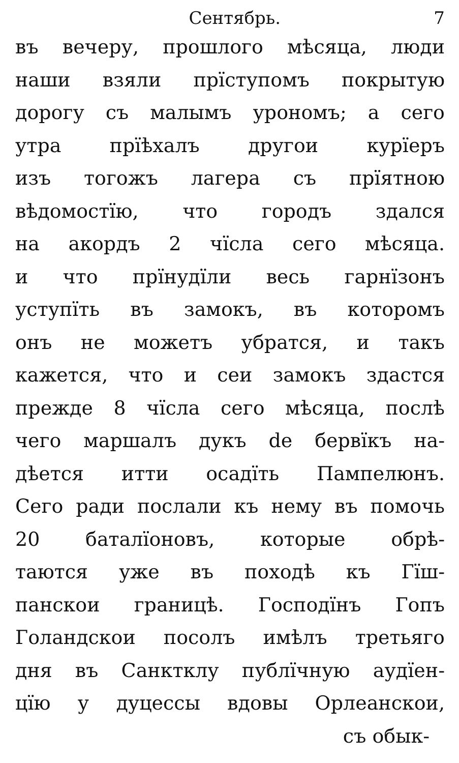Сентябрь. 7
въ вечеру, прошлого мѣсяца, люди
наши взяли прїступомъ покрытую
дорогу съ малымъ урономъ; а сего
утра прїѣхалъ другои курїеръ
изъ тогожъ лагера съ прїятною
вѣдомостїю, что городъ здался
на акордъ 2 чїсла сего мѣсяца.
и что прїнудїли весь гарнїзонъ
уступїть въ замокъ, въ которомъ
онъ не можетъ убратся, и такъ
кажется, что и сеи замокъ здастся
прежде 8 чїсла сего мѣсяца, послѣ
чего маршалъ дукъ de бервїкъ на-
дѣется итти осадїть Пампелюнъ.
Сего ради послали къ нему въ помочь
20 баталїоновъ, которые обрѣ-
таются уже въ походѣ къ Гїш-
панскои границѣ. Господїнъ Гопъ
Голандскои посолъ имѣлъ третьяго
дня въ Санктклу публїчную аудїен-
цїю у дуцессы вдовы Орлеанскои,
съ обык-